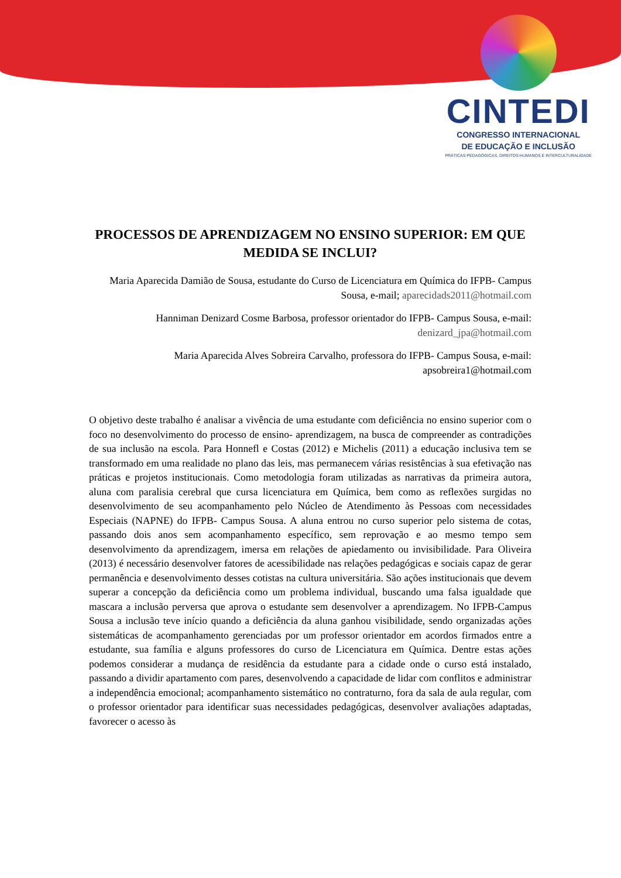CINTEDI
CONGRESSO INTERNACIONAL
DE EDUCAÇÃO E INCLUSÃO
PRÁTICAS PEDAGÓGICAS, DIREITOS HUMANOS E INTERCULTURALIDADE
PROCESSOS DE APRENDIZAGEM NO ENSINO SUPERIOR: EM QUE MEDIDA SE INCLUI?
Maria Aparecida Damião de Sousa, estudante do Curso de Licenciatura em Química do IFPB- Campus Sousa, e-mail; aparecidads2011@hotmail.com
Hanniman Denizard Cosme Barbosa, professor orientador do IFPB- Campus Sousa, e-mail: denizard_jpa@hotmail.com
Maria Aparecida Alves Sobreira Carvalho, professora do IFPB- Campus Sousa, e-mail: apsobreira1@hotmail.com
O objetivo deste trabalho é analisar a vivência de uma estudante com deficiência no ensino superior com o foco no desenvolvimento do processo de ensino- aprendizagem, na busca de compreender as contradições de sua inclusão na escola. Para Honnefl e Costas (2012) e Michelis (2011) a educação inclusiva tem se transformado em uma realidade no plano das leis, mas permanecem várias resistências à sua efetivação nas práticas e projetos institucionais. Como metodologia foram utilizadas as narrativas da primeira autora, aluna com paralisia cerebral que cursa licenciatura em Química, bem como as reflexões surgidas no desenvolvimento de seu acompanhamento pelo Núcleo de Atendimento às Pessoas com necessidades Especiais (NAPNE) do IFPB- Campus Sousa. A aluna entrou no curso superior pelo sistema de cotas, passando dois anos sem acompanhamento específico, sem reprovação e ao mesmo tempo sem desenvolvimento da aprendizagem, imersa em relações de apiedamento ou invisibilidade. Para Oliveira (2013) é necessário desenvolver fatores de acessibilidade nas relações pedagógicas e sociais capaz de gerar permanência e desenvolvimento desses cotistas na cultura universitária. São ações institucionais que devem superar a concepção da deficiência como um problema individual, buscando uma falsa igualdade que mascara a inclusão perversa que aprova o estudante sem desenvolver a aprendizagem. No IFPB-Campus Sousa a inclusão teve início quando a deficiência da aluna ganhou visibilidade, sendo organizadas ações sistemáticas de acompanhamento gerenciadas por um professor orientador em acordos firmados entre a estudante, sua família e alguns professores do curso de Licenciatura em Química. Dentre estas ações podemos considerar a mudança de residência da estudante para a cidade onde o curso está instalado, passando a dividir apartamento com pares, desenvolvendo a capacidade de lidar com conflitos e administrar a independência emocional; acompanhamento sistemático no contraturno, fora da sala de aula regular, com o professor orientador para identificar suas necessidades pedagógicas, desenvolver avaliações adaptadas, favorecer o acesso às